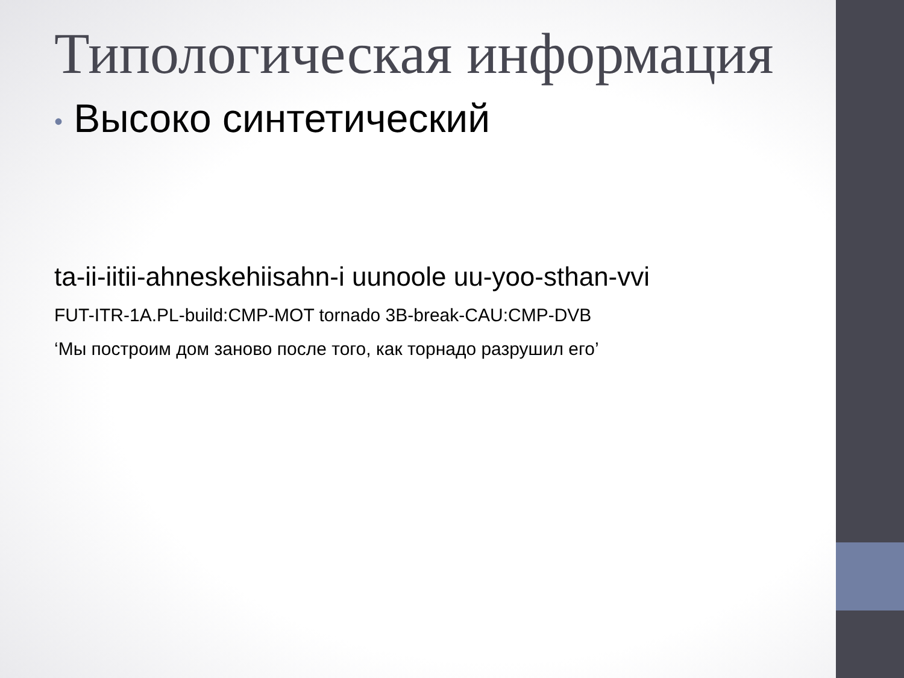Типологическая информация
• Высоко синтетический
ta-ii-iitii-ahneskehiisahn-i uunoole uu-yoo-sthan-vvi
FUT-ITR-1A.PL-build:CMP-MOT tornado 3B-break-CAU:CMP-DVB
‘Мы построим дом заново после того, как торнадо разрушил его’